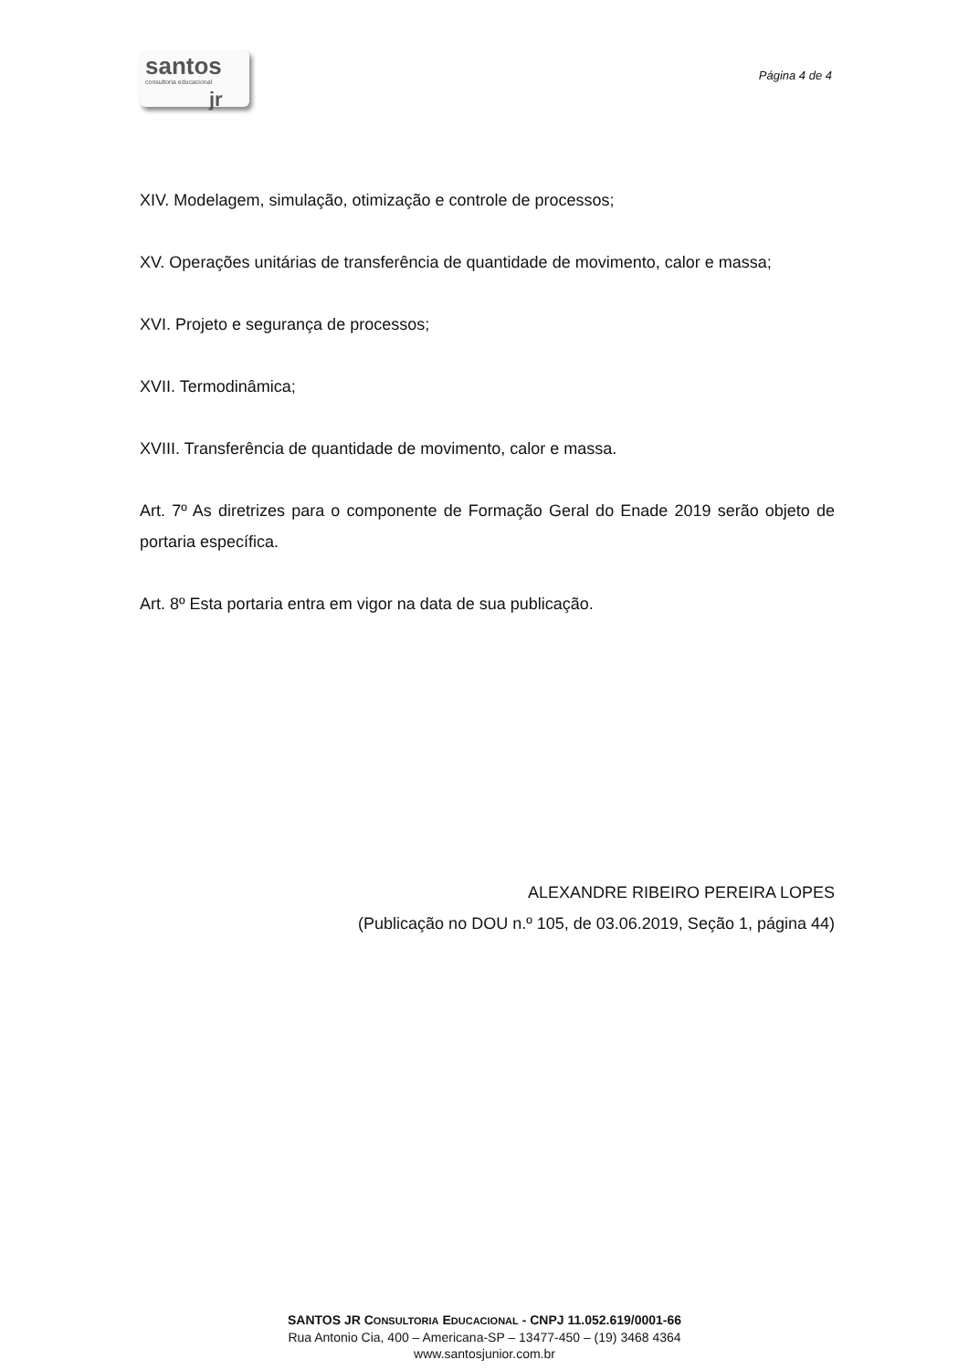santos
consultoria educacional
jr
Página 4 de 4
XIV. Modelagem, simulação, otimização e controle de processos;
XV. Operações unitárias de transferência de quantidade de movimento, calor e massa;
XVI. Projeto e segurança de processos;
XVII. Termodinâmica;
XVIII. Transferência de quantidade de movimento, calor e massa.
Art. 7º As diretrizes para o componente de Formação Geral do Enade 2019 serão objeto de portaria específica.
Art. 8º Esta portaria entra em vigor na data de sua publicação.
ALEXANDRE RIBEIRO PEREIRA LOPES
(Publicação no DOU n.º 105, de 03.06.2019, Seção 1, página 44)
SANTOS JR CONSULTORIA EDUCACIONAL - CNPJ 11.052.619/0001-66
Rua Antonio Cia, 400 – Americana-SP – 13477-450 – (19) 3468 4364
www.santosjunior.com.br